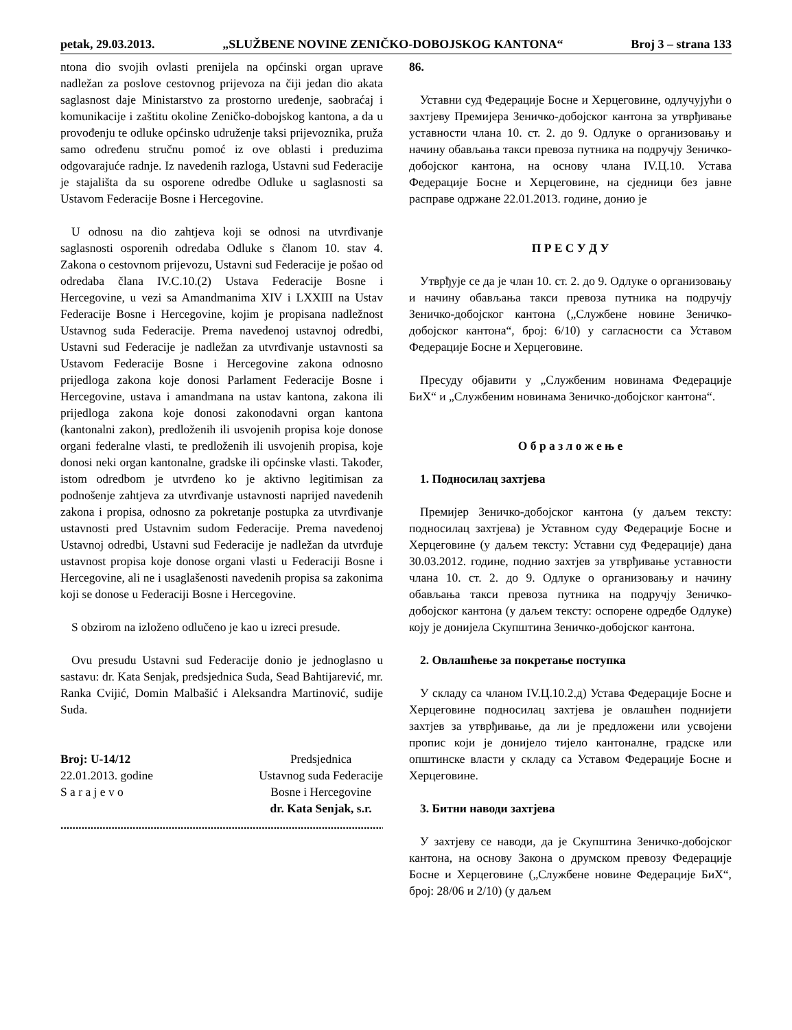petak, 29.03.2013. „SLUŽBENE NOVINE ZENIČKO-DOBOJSKOG KANTONA“ Broj 3 – strana 133
ntona dio svojih ovlasti prenijela na općinski organ uprave nadležan za poslove cestovnog prijevoza na čiji jedan dio akata saglasnost daje Ministarstvo za prostorno uređenje, saobraćaj i komunikacije i zaštitu okoline Zeničko-dobojskog kantona, a da u provođenju te odluke općinsko udruženje taksi prijevoznika, pruža samo određenu stručnu pomoć iz ove oblasti i preduzima odgovarajuće radnje. Iz navedenih razloga, Ustavni sud Federacije je stajališta da su osporene odredbe Odluke u saglasnosti sa Ustavom Federacije Bosne i Hercegovine.
U odnosu na dio zahtjeva koji se odnosi na utvrđivanje saglasnosti osporenih odredaba Odluke s članom 10. stav 4. Zakona o cestovnom prijevozu, Ustavni sud Federacije je pošao od odredaba člana IV.C.10.(2) Ustava Federacije Bosne i Hercegovine, u vezi sa Amandmanima XIV i LXXIII na Ustav Federacije Bosne i Hercegovine, kojim je propisana nadležnost Ustavnog suda Federacije. Prema navedenoj ustavnoj odredbi, Ustavni sud Federacije je nadležan za utvrđivanje ustavnosti sa Ustavom Federacije Bosne i Hercegovine zakona odnosno prijedloga zakona koje donosi Parlament Federacije Bosne i Hercegovine, ustava i amandmana na ustav kantona, zakona ili prijedloga zakona koje donosi zakonodavni organ kantona (kantonalni zakon), predloženih ili usvojenih propisa koje donose organi federalne vlasti, te predloženih ili usvojenih propisa, koje donosi neki organ kantonalne, gradske ili općinske vlasti. Također, istom odredbom je utvrđeno ko je aktivno legitimisan za podnošenje zahtjeva za utvrđivanje ustavnosti naprijed navedenih zakona i propisa, odnosno za pokretanje postupka za utvrđivanje ustavnosti pred Ustavnim sudom Federacije. Prema navedenoj Ustavnoj odredbi, Ustavni sud Federacije je nadležan da utvrđuje ustavnost propisa koje donose organi vlasti u Federaciji Bosne i Hercegovine, ali ne i usaglašenosti navedenih propisa sa zakonima koji se donose u Federaciji Bosne i Hercegovine.
S obzirom na izloženo odlučeno je kao u izreci presude.
Ovu presudu Ustavni sud Federacije donio je jednoglasno u sastavu: dr. Kata Senjak, predsjednica Suda, Sead Bahtijarević, mr. Ranka Cvijić, Domin Malbašić i Aleksandra Martinović, sudije Suda.
Broj: U-14/12
22.01.2013. godine
S a r a j e v o
Predsjednica
Ustavnog suda Federacije
Bosne i Hercegovine
dr. Kata Senjak, s.r.
................................................................................................................
86.
Уставни суд Федерације Босне и Херцеговине, одлучујући о захтјеву Премијера Зеничко-добојског кантона за утврђивање уставности члана 10. ст. 2. до 9. Одлуке о организовању и начину обављања такси превоза путника на подручју Зеничко-добојског кантона, на основу члана IV.Ц.10. Устава Федерације Босне и Херцеговине, на сједници без јавне расправе одржане 22.01.2013. године, донио је
П Р Е С У Д У
Утврђује се да је члан 10. ст. 2. до 9. Одлуке о организовању и начину обављања такси превоза путника на подручју Зеничко-добојског кантона („Службене новине Зеничко-добојског кантона“, број: 6/10) у сагласности са Уставом Федерације Босне и Херцеговине.
Пресуду објавити у „Службеним новинама Федерације БиХ“ и „Службеним новинама Зеничко-добојског кантона“.
О б р а з л о ж е њ е
1. Подносилац захтјева
Премијер Зеничко-добојског кантона (у даљем тексту: подносилац захтјева) је Уставном суду Федерације Босне и Херцеговине (у даљем тексту: Уставни суд Федерације) дана 30.03.2012. године, поднио захтјев за утврђивање уставности члана 10. ст. 2. до 9. Одлуке о организовању и начину обављања такси превоза путника на подручју Зеничко-добојског кантона (у даљем тексту: оспорене одредбе Одлуке) коју је донијела Скупштина Зеничко-добојског кантона.
2. Овлашћење за покретање поступка
У складу са чланом IV.Ц.10.2.д) Устава Федерације Босне и Херцеговине подносилац захтјева је овлашћен поднијети захтјев за утврђивање, да ли је предложени или усвојени пропис који је донијело тијело кантоналне, градске или општинске власти у складу са Уставом Федерације Босне и Херцеговине.
3. Битни наводи захтјева
У захтјеву се наводи, да је Скупштина Зеничко-добојског кантона, на основу Закона о друмском превозу Федерације Босне и Херцеговине („Службене новине Федерације БиХ“, број: 28/06 и 2/10) (у даљем